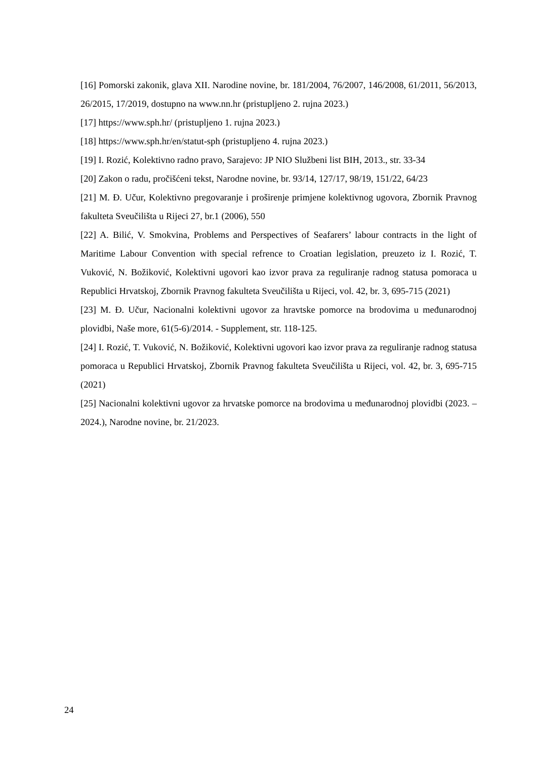[16] Pomorski zakonik, glava XII. Narodine novine, br. 181/2004, 76/2007, 146/2008, 61/2011, 56/2013, 26/2015, 17/2019, dostupno na www.nn.hr (pristupljeno 2. rujna 2023.)
[17] https://www.sph.hr/ (pristupljeno 1. rujna 2023.)
[18] https://www.sph.hr/en/statut-sph (pristupljeno 4. rujna 2023.)
[19] I. Rozić, Kolektivno radno pravo, Sarajevo: JP NIO Službeni list BIH, 2013., str. 33-34
[20] Zakon o radu, pročišćeni tekst, Narodne novine, br. 93/14, 127/17, 98/19, 151/22, 64/23
[21] M. Đ. Učur, Kolektivno pregovaranje i proširenje primjene kolektivnog ugovora, Zbornik Pravnog fakulteta Sveučilišta u Rijeci 27, br.1 (2006), 550
[22] A. Bilić, V. Smokvina, Problems and Perspectives of Seafarers’ labour contracts in the light of Maritime Labour Convention with special refrence to Croatian legislation, preuzeto iz I. Rozić, T. Vuković, N. Božiković, Kolektivni ugovori kao izvor prava za reguliranje radnog statusa pomoraca u Republici Hrvatskoj, Zbornik Pravnog fakulteta Sveučilišta u Rijeci, vol. 42, br. 3, 695-715 (2021)
[23] M. Đ. Učur, Nacionalni kolektivni ugovor za hravtske pomorce na brodovima u međunarodnoj plovidbi, Naše more, 61(5-6)/2014. - Supplement, str. 118-125.
[24] I. Rozić, T. Vuković, N. Božiković, Kolektivni ugovori kao izvor prava za reguliranje radnog statusa pomoraca u Republici Hrvatskoj, Zbornik Pravnog fakulteta Sveučilišta u Rijeci, vol. 42, br. 3, 695-715 (2021)
[25] Nacionalni kolektivni ugovor za hrvatske pomorce na brodovima u međunarodnoj plovidbi (2023. – 2024.), Narodne novine, br. 21/2023.
24